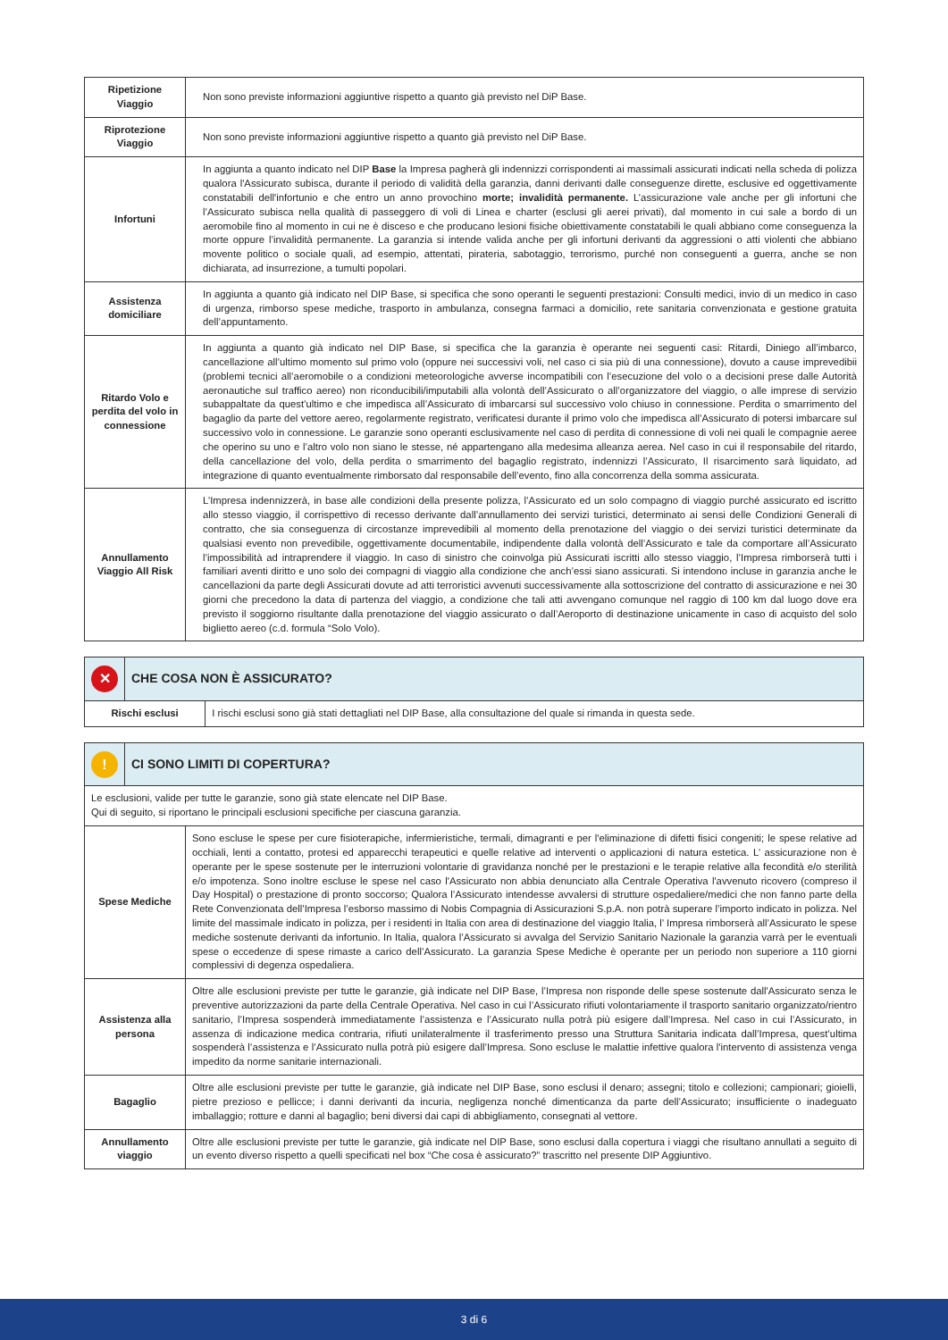| Ripetizione Viaggio | Non sono previste informazioni aggiuntive rispetto a quanto già previsto nel DiP Base. |
| Riprotezione Viaggio | Non sono previste informazioni aggiuntive rispetto a quanto già previsto nel DiP Base. |
| Infortuni | In aggiunta a quanto indicato nel DIP Base la Impresa pagherà gli indennizzi corrispondenti ai massimali assicurati indicati nella scheda di polizza qualora l'Assicurato subisca, durante il periodo di validità della garanzia, danni derivanti dalle conseguenze dirette, esclusive ed oggettivamente constatabili dell'infortunio e che entro un anno provochino morte; invalidità permanente. L’assicurazione vale anche per gli infortuni che l’Assicurato subisca nella qualità di passeggero di voli di Linea e charter (esclusi gli aerei privati), dal momento in cui sale a bordo di un aeromobile fino al momento in cui ne è disceso e che producano lesioni fisiche obiettivamente constatabili le quali abbiano come conseguenza la morte oppure l’invalidità permanente. La garanzia si intende valida anche per gli infortuni derivanti da aggressioni o atti violenti che abbiano movente politico o sociale quali, ad esempio, attentati, pirateria, sabotaggio, terrorismo, purché non conseguenti a guerra, anche se non dichiarata, ad insurrezione, a tumulti popolari. |
| Assistenza domiciliare | In aggiunta a quanto già indicato nel DIP Base, si specifica che sono operanti le seguenti prestazioni: Consulti medici, invio di un medico in caso di urgenza, rimborso spese mediche, trasporto in ambulanza, consegna farmaci a domicilio, rete sanitaria convenzionata e gestione gratuita dell’appuntamento. |
| Ritardo Volo e perdita del volo in connessione | In aggiunta a quanto già indicato nel DIP Base, si specifica che la garanzia è operante nei seguenti casi: Ritardi, Diniego all’imbarco, cancellazione all’ultimo momento sul primo volo (oppure nei successivi voli, nel caso ci sia più di una connessione), dovuto a cause imprevedibii (problemi tecnici all’aeromobile o a condizioni meteorologiche avverse incompatibili con l’esecuzione del volo o a decisioni prese dalle Autorità aeronautiche sul traffico aereo) non riconducibili/imputabili alla volontà dell’Assicurato o all’organizzatore del viaggio, o alle imprese di servizio subappaltate da quest’ultimo e che impedisca all’Assicurato di imbarcarsi sul successivo volo chiuso in connessione. Perdita o smarrimento del bagaglio da parte del vettore aereo, regolarmente registrato, verificatesi durante il primo volo che impedisca all’Assicurato di potersi imbarcare sul successivo volo in connessione. Le garanzie sono operanti esclusivamente nel caso di perdita di connessione di voli nei quali le compagnie aeree che operino su uno e l’altro volo non siano le stesse, né appartengano alla medesima alleanza aerea. Nel caso in cui il responsabile del ritardo, della cancellazione del volo, della perdita o smarrimento del bagaglio registrato, indennizzi l’Assicurato, Il risarcimento sarà liquidato, ad integrazione di quanto eventualmente rimborsato dal responsabile dell’evento, fino alla concorrenza della somma assicurata. |
| Annullamento Viaggio All Risk | L’Impresa indennizzerà, in base alle condizioni della presente polizza, l’Assicurato ed un solo compagno di viaggio purché assicurato ed iscritto allo stesso viaggio, il corrispettivo di recesso derivante dall’annullamento dei servizi turistici, determinato ai sensi delle Condizioni Generali di contratto, che sia conseguenza di circostanze imprevedibili al momento della prenotazione del viaggio o dei servizi turistici determinate da qualsiasi evento non prevedibile, oggettivamente documentabile, indipendente dalla volontà dell’Assicurato e tale da comportare all’Assicurato l’impossibilità ad intraprendere il viaggio. In caso di sinistro che coinvolga più Assicurati iscritti allo stesso viaggio, l’Impresa rimborserà tutti i familiari aventi diritto e uno solo dei compagni di viaggio alla condizione che anch’essi siano assicurati. Si intendono incluse in garanzia anche le cancellazioni da parte degli Assicurati dovute ad atti terroristici avvenuti successivamente alla sottoscrizione del contratto di assicurazione e nei 30 giorni che precedono la data di partenza del viaggio, a condizione che tali atti avvengano comunque nel raggio di 100 km dal luogo dove era previsto il soggiorno risultante dalla prenotazione del viaggio assicurato o dall’Aeroporto di destinazione unicamente in caso di acquisto del solo biglietto aereo (c.d. formula “Solo Volo). |
| ✕ | CHE COSA NON È ASSICURATO? | |
| Rischi esclusi | | I rischi esclusi sono già stati dettagliati nel DIP Base, alla consultazione del quale si rimanda in questa sede. |
| ! | CI SONO LIMITI DI COPERTURA? |
| Le esclusioni, valide per tutte le garanzie, sono già state elencate nel DIP Base. Qui di seguito, si riportano le principali esclusioni specifiche per ciascuna garanzia. | |
| Spese Mediche | Sono escluse le spese per cure fisioterapiche, infermieristiche, termali, dimagranti e per l'eliminazione di difetti fisici congeniti; le spese relative ad occhiali, lenti a contatto, protesi ed apparecchi terapeutici e quelle relative ad interventi o applicazioni di natura estetica. L’ assicurazione non è operante per le spese sostenute per le interruzioni volontarie di gravidanza nonché per le prestazioni e le terapie relative alla fecondità e/o sterilità e/o impotenza. Sono inoltre escluse le spese nel caso l'Assicurato non abbia denunciato alla Centrale Operativa l'avvenuto ricovero (compreso il Day Hospital) o prestazione di pronto soccorso; Qualora l’Assicurato intendesse avvalersi di strutture ospedaliere/medici che non fanno parte della Rete Convenzionata dell’Impresa l’esborso massimo di Nobis Compagnia di Assicurazioni S.p.A. non potrà superare l’importo indicato in polizza. Nel limite del massimale indicato in polizza, per i residenti in Italia con area di destinazione del viaggio Italia, l’ Impresa rimborserà all’Assicurato le spese mediche sostenute derivanti da infortunio. In Italia, qualora l’Assicurato si avvalga del Servizio Sanitario Nazionale la garanzia varrà per le eventuali spese o eccedenze di spese rimaste a carico dell’Assicurato. La garanzia Spese Mediche è operante per un periodo non superiore a 110 giorni complessivi di degenza ospedaliera. |
| Assistenza alla persona | Oltre alle esclusioni previste per tutte le garanzie, già indicate nel DIP Base, l’Impresa non risponde delle spese sostenute dall'Assicurato senza le preventive autorizzazioni da parte della Centrale Operativa. Nel caso in cui l’Assicurato rifiuti volontariamente il trasporto sanitario organizzato/rientro sanitario, l’Impresa sospenderà immediatamente l’assistenza e l’Assicurato nulla potrà più esigere dall’Impresa. Nel caso in cui l’Assicurato, in assenza di indicazione medica contraria, rifiuti unilateralmente il trasferimento presso una Struttura Sanitaria indicata dall’Impresa, quest’ultima sospenderà l’assistenza e l’Assicurato nulla potrà più esigere dall’Impresa. Sono escluse le malattie infettive qualora l'intervento di assistenza venga impedito da norme sanitarie internazionali. |
| Bagaglio | Oltre alle esclusioni previste per tutte le garanzie, già indicate nel DIP Base, sono esclusi il denaro; assegni; titolo e collezioni; campionari; gioielli, pietre prezioso e pellicce; i danni derivanti da incuria, negligenza nonché dimenticanza da parte dell’Assicurato; insufficiente o inadeguato imballaggio; rotture e danni al bagaglio; beni diversi dai capi di abbigliamento, consegnati al vettore. |
| Annullamento viaggio | Oltre alle esclusioni previste per tutte le garanzie, già indicate nel DIP Base, sono esclusi dalla copertura i viaggi che risultano annullati a seguito di un evento diverso rispetto a quelli specificati nel box “Che cosa è assicurato?” trascritto nel presente DIP Aggiuntivo. |
3 di 6